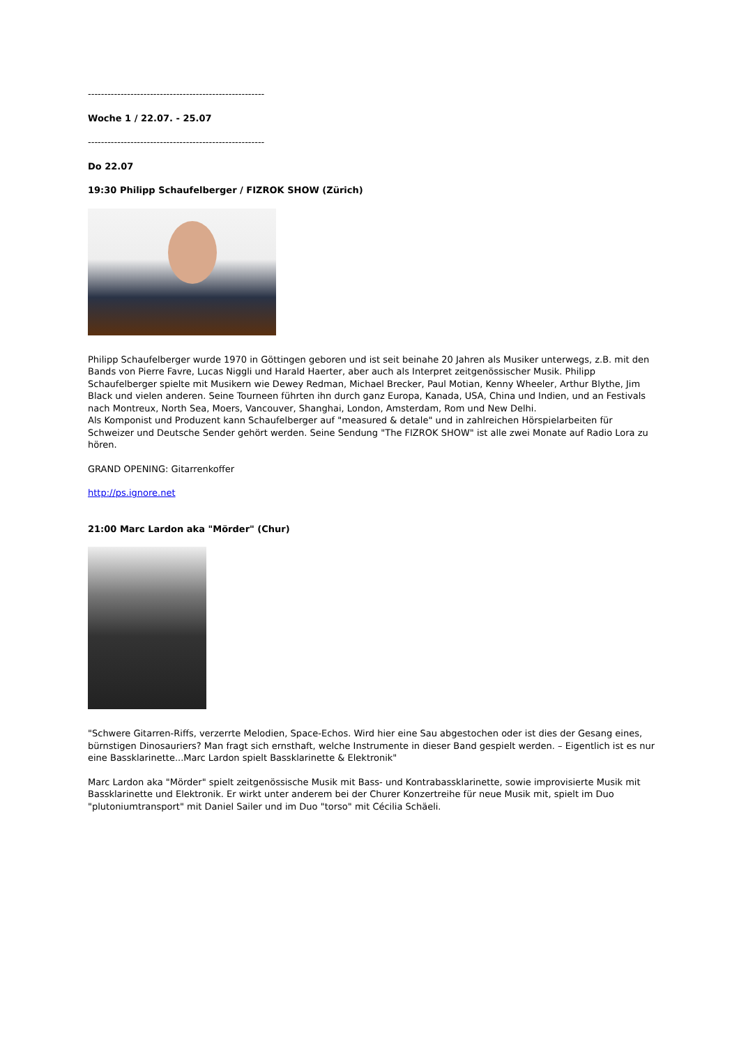------------------------------------------------------
Woche 1 / 22.07. - 25.07
------------------------------------------------------
Do 22.07
19:30 Philipp Schaufelberger / FIZROK SHOW (Zürich)
Philipp Schaufelberger wurde 1970 in Göttingen geboren und ist seit beinahe 20 Jahren als Musiker unterwegs, z.B. mit den Bands von Pierre Favre, Lucas Niggli und Harald Haerter, aber auch als Interpret zeitgenössischer Musik. Philipp Schaufelberger spielte mit Musikern wie Dewey Redman, Michael Brecker, Paul Motian, Kenny Wheeler, Arthur Blythe, Jim Black und vielen anderen. Seine Tourneen führten ihn durch ganz Europa, Kanada, USA, China und Indien, und an Festivals nach Montreux, North Sea, Moers, Vancouver, Shanghai, London, Amsterdam, Rom und New Delhi.
Als Komponist und Produzent kann Schaufelberger auf "measured & detale" und in zahlreichen Hörspielarbeiten für Schweizer und Deutsche Sender gehört werden. Seine Sendung "The FIZROK SHOW" ist alle zwei Monate auf Radio Lora zu hören.
GRAND OPENING: Gitarrenkoffer
http://ps.ignore.net
21:00 Marc Lardon aka "Mörder" (Chur)
"Schwere Gitarren-Riffs, verzerrte Melodien, Space-Echos. Wird hier eine Sau abgestochen oder ist dies der Gesang eines, bürnstigen Dinosauriers? Man fragt sich ernsthaft, welche Instrumente in dieser Band gespielt werden. – Eigentlich ist es nur eine Bassklarinette...Marc Lardon spielt Bassklarinette & Elektronik"
Marc Lardon aka "Mörder" spielt zeitgenössische Musik mit Bass- und Kontrabassklarinette, sowie improvisierte Musik mit Bassklarinette und Elektronik. Er wirkt unter anderem bei der Churer Konzertreihe für neue Musik mit, spielt im Duo "plutoniumtransport" mit Daniel Sailer und im Duo "torso" mit Cécilia Schäeli.